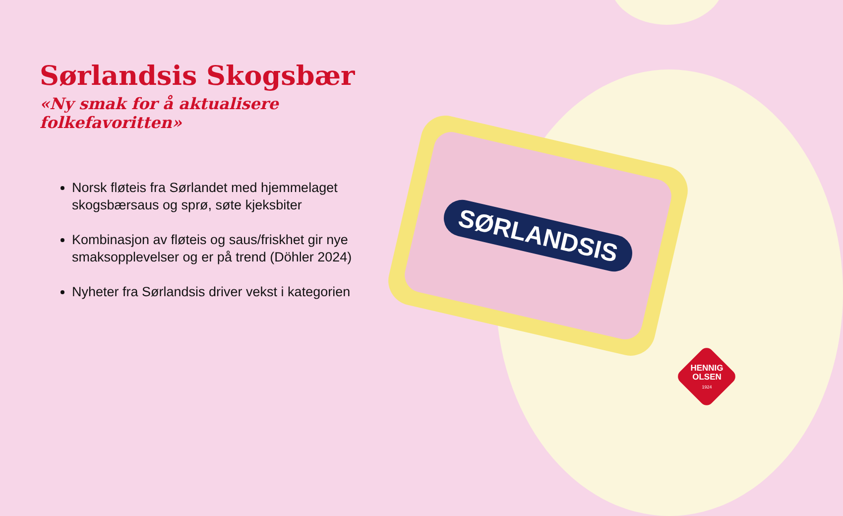Sørlandsis Skogsbær
«Ny smak for å aktualisere folkefavoritten»
Norsk fløteis fra Sørlandet med hjemmelaget skogsbærsaus og sprø, søte kjeksbiter
Kombinasjon av fløteis og saus/friskhet gir nye smaksopplevelser og er på trend (Döhler 2024)
Nyheter fra Sørlandsis driver vekst i kategorien
SØRLANDSIS
HENNIG
OLSEN
1924